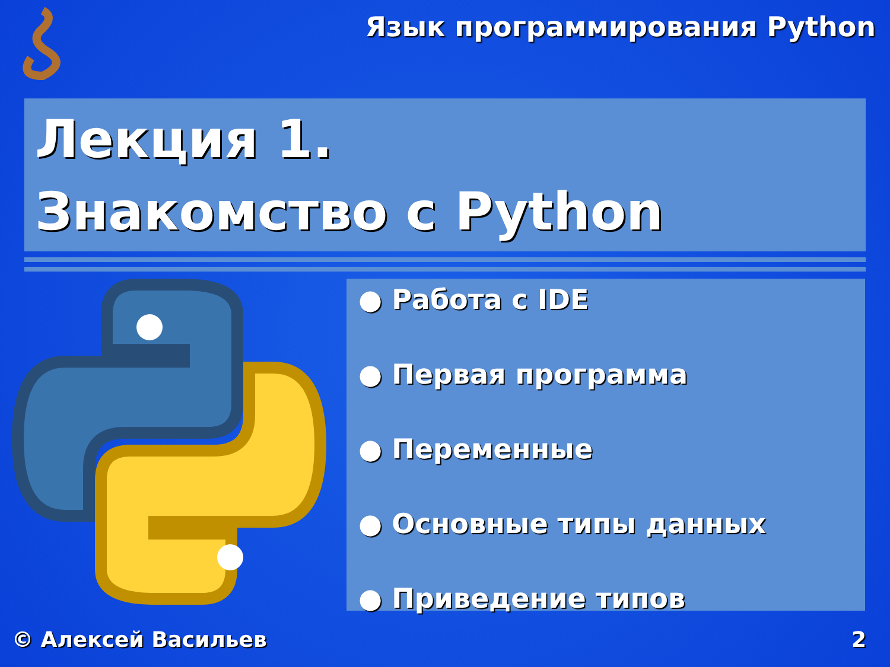Язык программирования Python
Лекция 1.
Знакомство с Python
● Работа с IDE
● Первая программа
● Переменные
● Основные типы данных
● Приведение типов
© Алексей Васильев 2